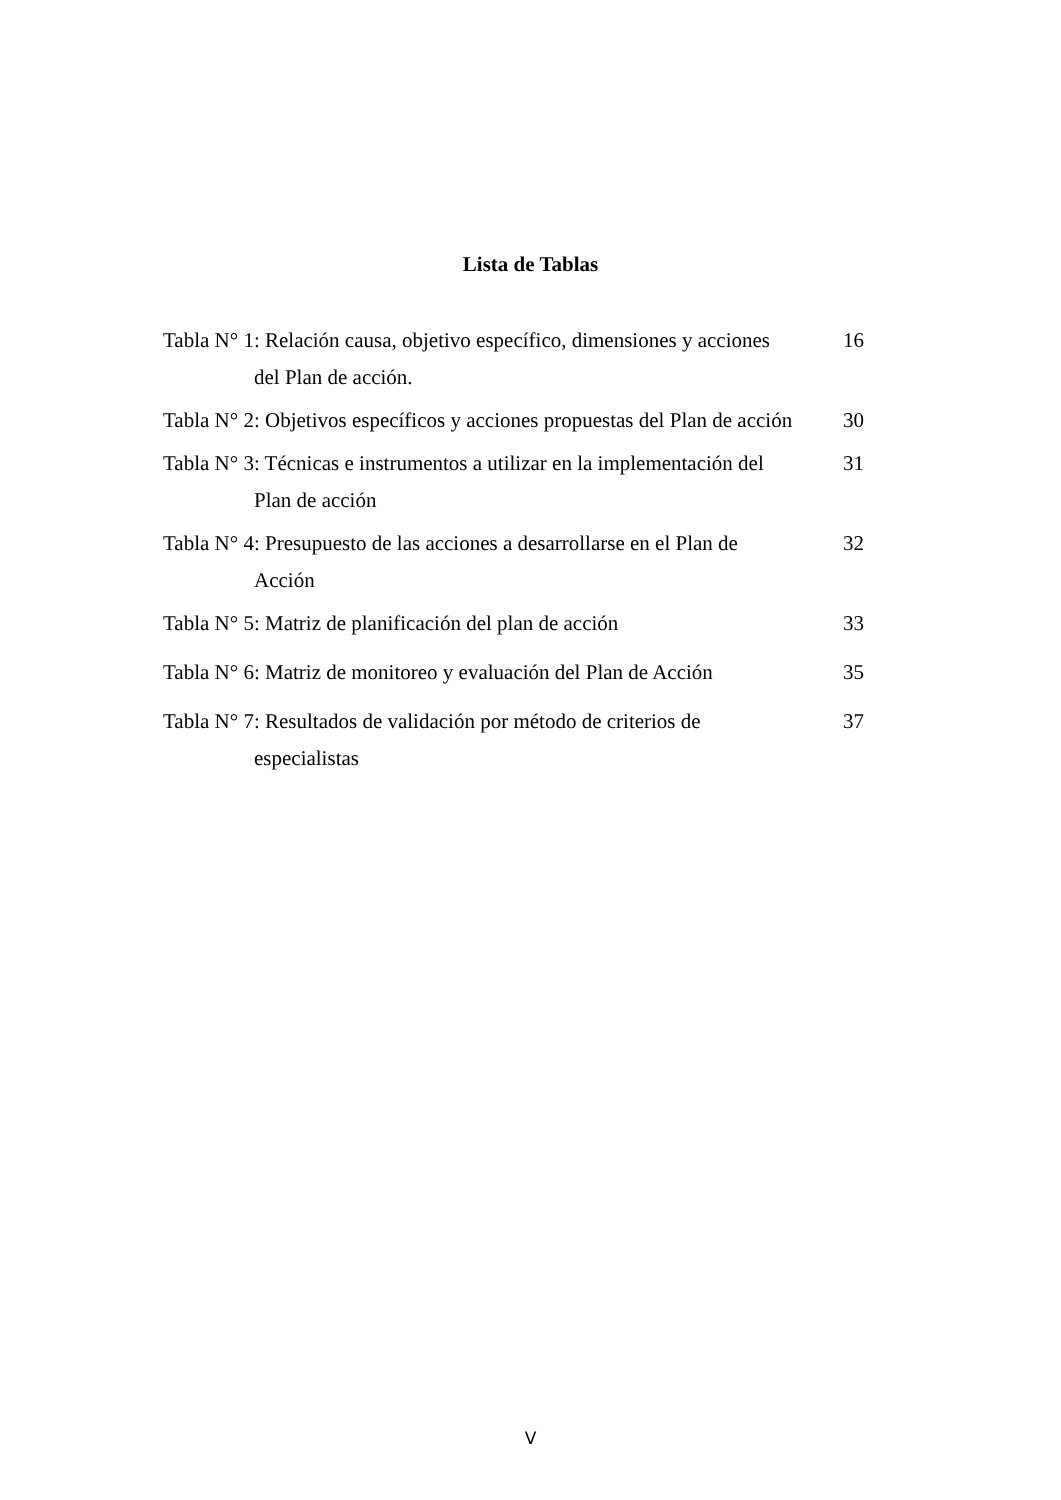Lista de Tablas
Tabla N° 1: Relación causa, objetivo específico, dimensiones y acciones
del Plan de acción.
16
Tabla N° 2: Objetivos específicos y acciones propuestas del Plan de acción
30
Tabla N° 3: Técnicas e instrumentos a utilizar en la implementación del
Plan de acción
31
Tabla N° 4: Presupuesto de las acciones a desarrollarse en el Plan de
Acción
32
Tabla N° 5: Matriz de planificación del plan de acción
33
Tabla N° 6: Matriz de monitoreo y evaluación del Plan de Acción
35
Tabla N° 7: Resultados de validación por método de criterios de
especialistas
37
V